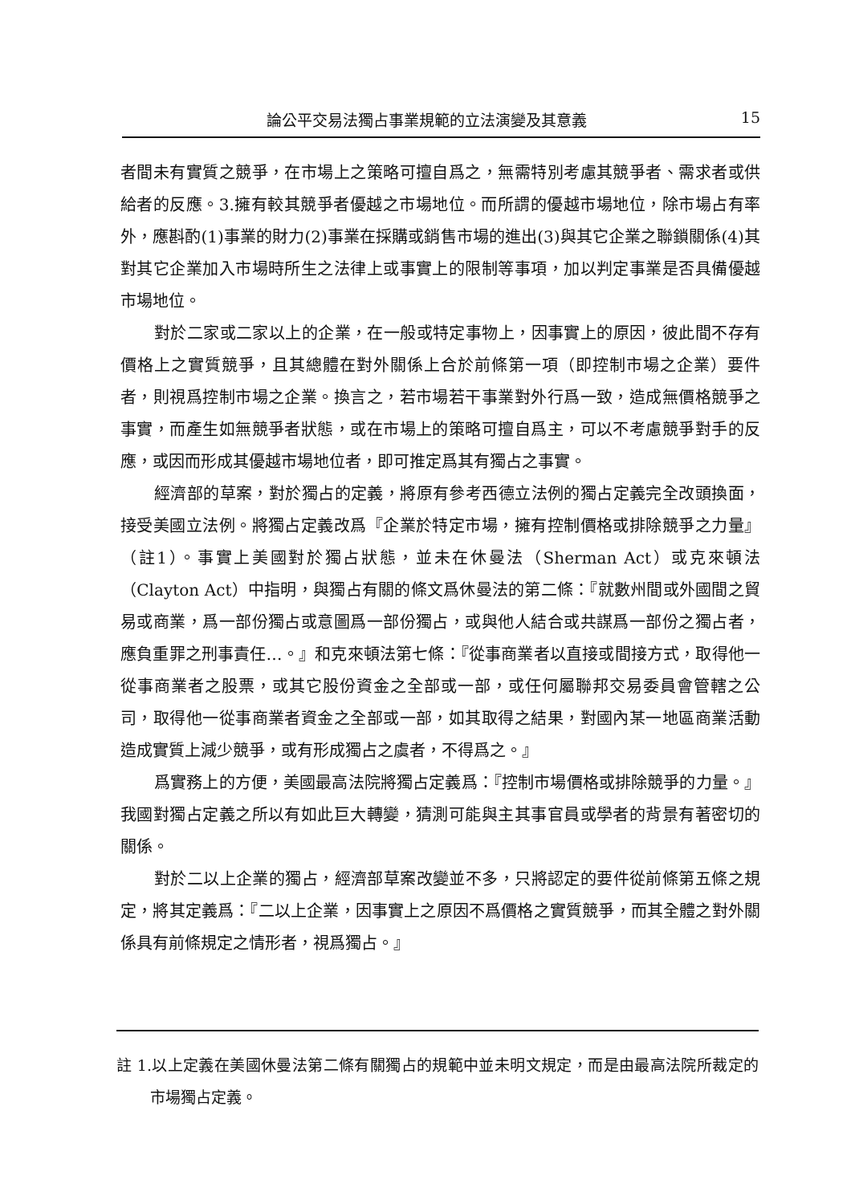論公平交易法獨占事業規範的立法演變及其意義 15
者間未有實質之競爭，在市場上之策略可擅自爲之，無需特別考慮其競爭者、需求者或供給者的反應。3.擁有較其競爭者優越之市場地位。而所謂的優越市場地位，除市場占有率外，應斟酌(1)事業的財力(2)事業在採購或銷售市場的進出(3)與其它企業之聯鎖關係(4)其對其它企業加入市場時所生之法律上或事實上的限制等事項，加以判定事業是否具備優越市場地位。
對於二家或二家以上的企業，在一般或特定事物上，因事實上的原因，彼此間不存有價格上之實質競爭，且其總體在對外關係上合於前條第一項（即控制市場之企業）要件者，則視爲控制市場之企業。換言之，若市場若干事業對外行爲一致，造成無價格競爭之事實，而產生如無競爭者狀態，或在市場上的策略可擅自爲主，可以不考慮競爭對手的反應，或因而形成其優越市場地位者，即可推定爲其有獨占之事實。
經濟部的草案，對於獨占的定義，將原有參考西德立法例的獨占定義完全改頭換面，接受美國立法例。將獨占定義改爲『企業於特定市場，擁有控制價格或排除競爭之力量』（註1）。事實上美國對於獨占狀態，並未在休曼法（Sherman Act）或克來頓法（Clayton Act）中指明，與獨占有關的條文爲休曼法的第二條：『就數州間或外國間之貿易或商業，爲一部份獨占或意圖爲一部份獨占，或與他人結合或共謀爲一部份之獨占者，應負重罪之刑事責任…。』和克來頓法第七條：『從事商業者以直接或間接方式，取得他一從事商業者之股票，或其它股份資金之全部或一部，或任何屬聯邦交易委員會管轄之公司，取得他一從事商業者資金之全部或一部，如其取得之結果，對國內某一地區商業活動造成實質上減少競爭，或有形成獨占之虞者，不得爲之。』
爲實務上的方便，美國最高法院將獨占定義爲：『控制市場價格或排除競爭的力量。』我國對獨占定義之所以有如此巨大轉變，猜測可能與主其事官員或學者的背景有著密切的關係。
對於二以上企業的獨占，經濟部草案改變並不多，只將認定的要件從前條第五條之規定，將其定義爲：『二以上企業，因事實上之原因不爲價格之實質競爭，而其全體之對外關係具有前條規定之情形者，視爲獨占。』
註 1.以上定義在美國休曼法第二條有關獨占的規範中並未明文規定，而是由最高法院所裁定的市場獨占定義。